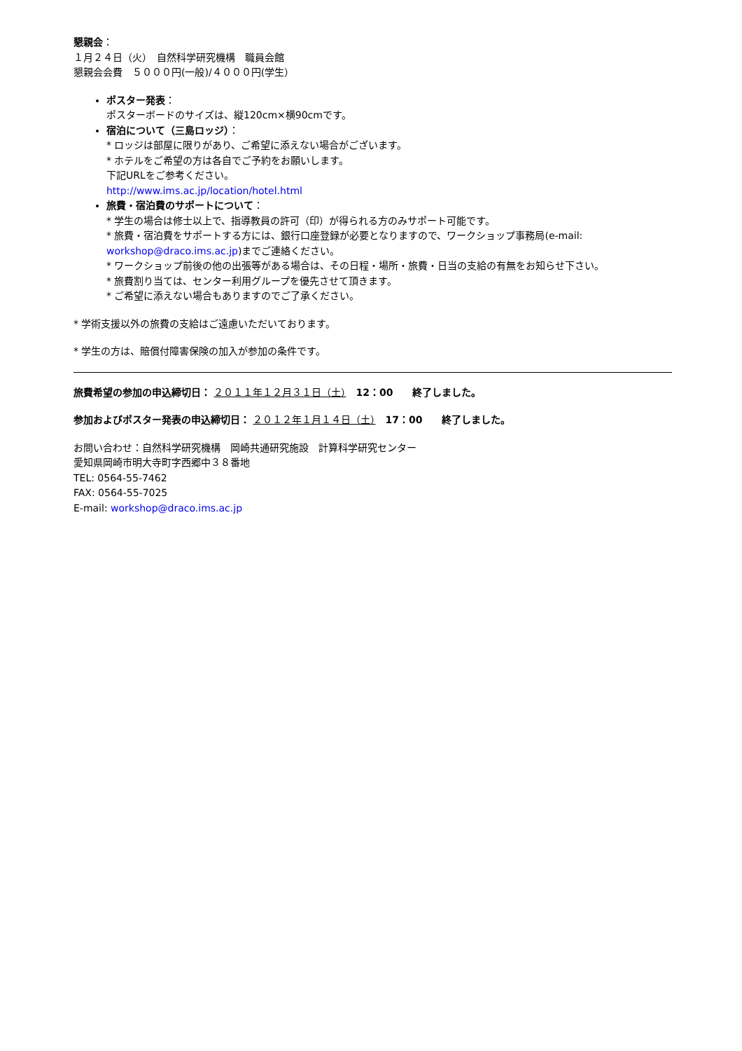懇親会：
１月２４日（火）　自然科学研究機構　職員会館
懇親会会費　５０００円(一般)/４０００円(学生）
ポスター発表：
ポスターボードのサイズは、縦120cm×横90cmです。
宿泊について（三島ロッジ）：
* ロッジは部屋に限りがあり、ご希望に添えない場合がございます。
* ホテルをご希望の方は各自でご予約をお願いします。
下記URLをご参考ください。
http://www.ims.ac.jp/location/hotel.html
旅費・宿泊費のサポートについて：
* 学生の場合は修士以上で、指導教員の許可（印）が得られる方のみサポート可能です。
* 旅費・宿泊費をサポートする方には、銀行口座登録が必要となりますので、ワークショップ事務局(e-mail: workshop@draco.ims.ac.jp)までご連絡ください。
* ワークショップ前後の他の出張等がある場合は、その日程・場所・旅費・日当の支給の有無をお知らせ下さい。
* 旅費割り当ては、センター利用グループを優先させて頂きます。
* ご希望に添えない場合もありますのでご了承ください。
* 学術支援以外の旅費の支給はご遠慮いただいております。
* 学生の方は、賠償付障害保険の加入が参加の条件です。
旅費希望の参加の申込締切日： ２０１１年１２月３１日（土）　12：00　　終了しました。
参加およびポスター発表の申込締切日： ２０１２年１月１４日（土）　17：00　　終了しました。
お問い合わせ：自然科学研究機構　岡崎共通研究施設　計算科学研究センター
愛知県岡崎市明大寺町字西郷中３８番地
TEL: 0564-55-7462
FAX: 0564-55-7025
E-mail: workshop@draco.ims.ac.jp